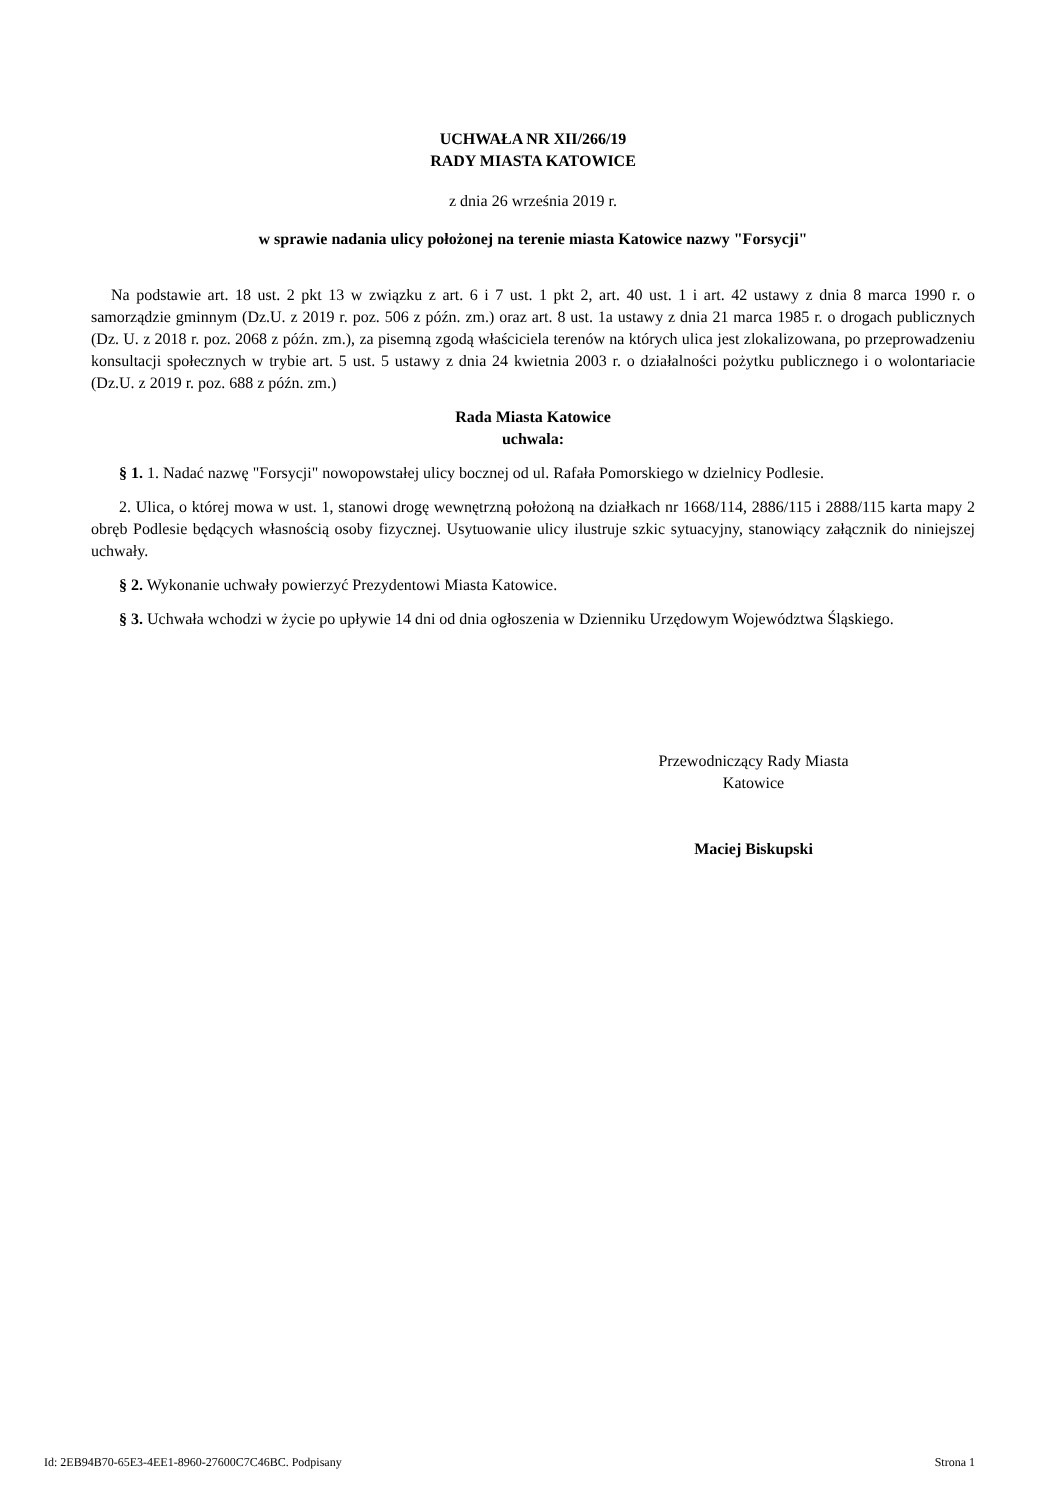UCHWAŁA NR XII/266/19
RADY MIASTA KATOWICE
z dnia 26 września 2019 r.
w sprawie nadania ulicy położonej na terenie miasta Katowice nazwy "Forsycji"
Na podstawie art. 18 ust. 2 pkt 13 w związku z art. 6 i 7 ust. 1 pkt 2, art. 40 ust. 1 i art. 42 ustawy z dnia 8 marca 1990 r. o samorządzie gminnym (Dz.U. z 2019 r. poz. 506 z późn. zm.) oraz art. 8 ust. 1a ustawy z dnia 21 marca 1985 r. o drogach publicznych (Dz. U. z 2018 r. poz. 2068 z późn. zm.), za pisemną zgodą właściciela terenów na których ulica jest zlokalizowana, po przeprowadzeniu konsultacji społecznych w trybie art. 5 ust. 5 ustawy z dnia 24 kwietnia 2003 r. o działalności pożytku publicznego i o wolontariacie (Dz.U. z 2019 r. poz. 688 z późn. zm.)
Rada Miasta Katowice
uchwala:
§ 1. 1. Nadać nazwę "Forsycji" nowopowstałej ulicy bocznej od ul. Rafała Pomorskiego w dzielnicy Podlesie.
2. Ulica, o której mowa w ust. 1, stanowi drogę wewnętrzną położoną na działkach nr 1668/114, 2886/115 i 2888/115 karta mapy 2 obręb Podlesie będących własnością osoby fizycznej. Usytuowanie ulicy ilustruje szkic sytuacyjny, stanowiący załącznik do niniejszej uchwały.
§ 2. Wykonanie uchwały powierzyć Prezydentowi Miasta Katowice.
§ 3. Uchwała wchodzi w życie po upływie 14 dni od dnia ogłoszenia w Dzienniku Urzędowym Województwa Śląskiego.
Przewodniczący Rady Miasta
Katowice
Maciej Biskupski
Id: 2EB94B70-65E3-4EE1-8960-27600C7C46BC. Podpisany Strona 1